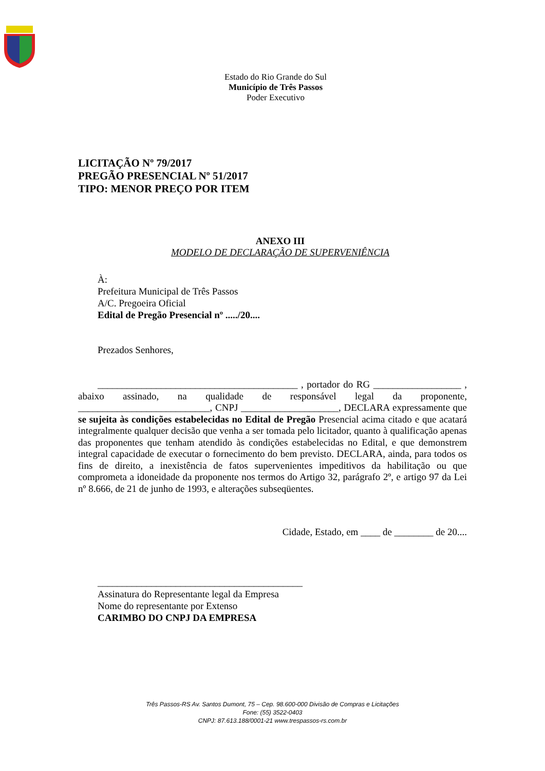Estado do Rio Grande do Sul
Município de Três Passos
Poder Executivo
LICITAÇÃO Nº 79/2017
PREGÃO PRESENCIAL Nº 51/2017
TIPO: MENOR PREÇO POR ITEM
ANEXO III
MODELO DE DECLARAÇÃO DE SUPERVENIÊNCIA
À:
Prefeitura Municipal de Três Passos
A/C. Pregoeira Oficial
Edital de Pregão Presencial nº ...../20....
Prezados Senhores,
_________________________________________ , portador do RG __________________ , abaixo assinado, na qualidade de responsável legal da proponente, ___________________________, CNPJ ____________________, DECLARA expressamente que se sujeita às condições estabelecidas no Edital de Pregão Presencial acima citado e que acatará integralmente qualquer decisão que venha a ser tomada pelo licitador, quanto à qualificação apenas das proponentes que tenham atendido às condições estabelecidas no Edital, e que demonstrem integral capacidade de executar o fornecimento do bem previsto. DECLARA, ainda, para todos os fins de direito, a inexistência de fatos supervenientes impeditivos da habilitação ou que comprometa a idoneidade da proponente nos termos do Artigo 32, parágrafo 2º, e artigo 97 da Lei nº 8.666, de 21 de junho de 1993, e alterações subseqüentes.
Cidade, Estado, em ____ de ________ de 20....
__________________________________________
Assinatura do Representante legal da Empresa
Nome do representante por Extenso
CARIMBO DO CNPJ DA EMPRESA
Três Passos-RS Av. Santos Dumont, 75 – Cep. 98.600-000 Divisão de Compras e Licitações
Fone: (55) 3522-0403
CNPJ: 87.613.188/0001-21 www.trespassos-rs.com.br